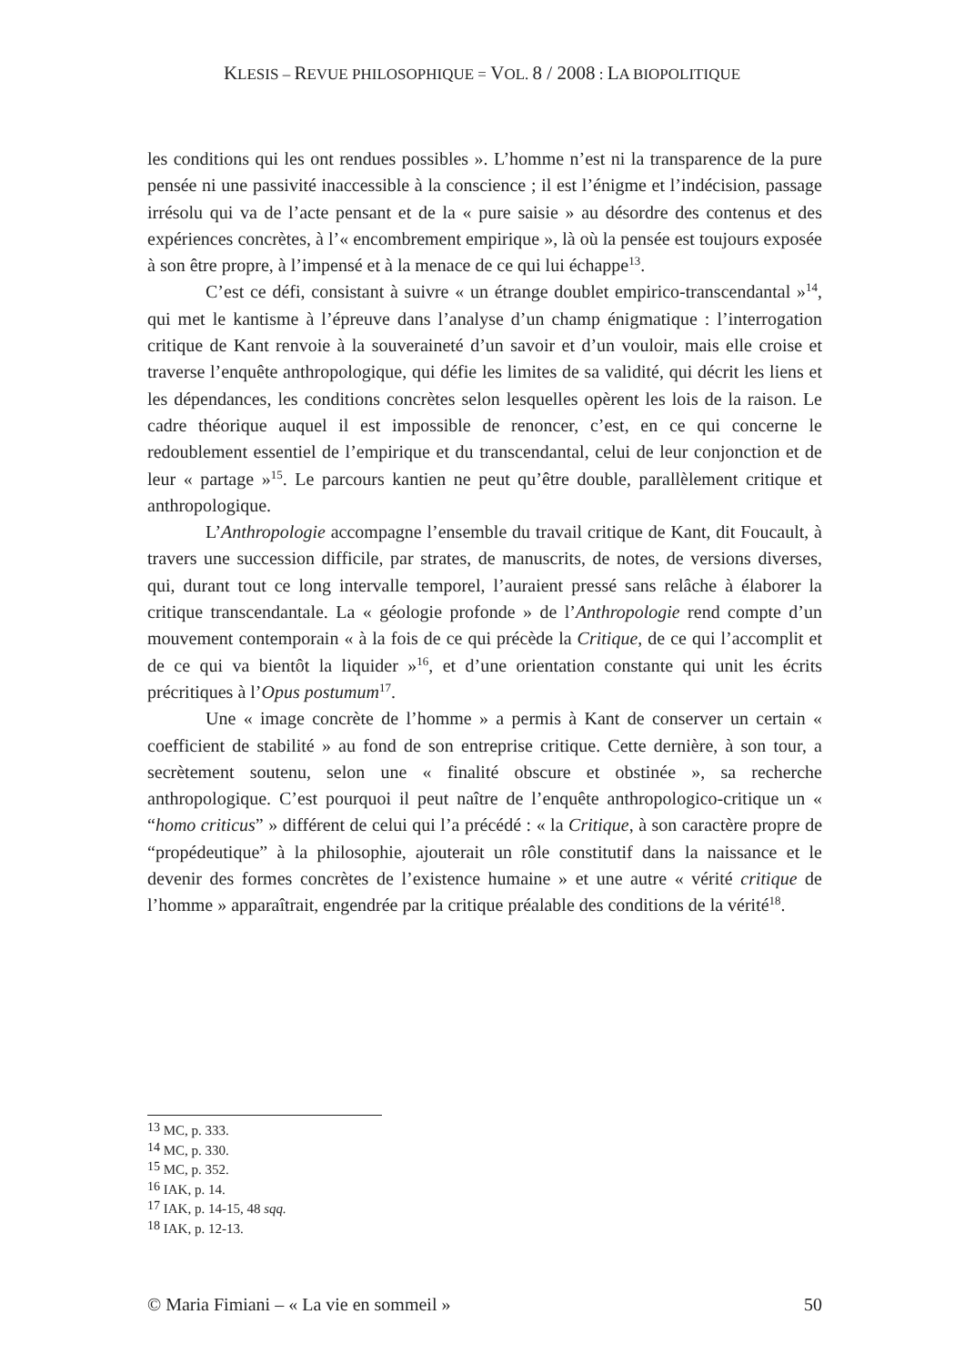KLESIS – REVUE PHILOSOPHIQUE = VOL. 8 / 2008 : LA BIOPOLITIQUE
les conditions qui les ont rendues possibles ». L’homme n’est ni la transparence de la pure pensée ni une passivité inaccessible à la conscience ; il est l’énigme et l’indécision, passage irrésolu qui va de l’acte pensant et de la « pure saisie » au désordre des contenus et des expériences concrètes, à l’« encombrement empirique », là où la pensée est toujours exposée à son être propre, à l’impensé et à la menace de ce qui lui échappe<sup>13</sup>.
C’est ce défi, consistant à suivre « un étrange doublet empirico-transcendantal »<sup>14</sup>, qui met le kantisme à l’épreuve dans l’analyse d’un champ énigmatique : l’interrogation critique de Kant renvoie à la souveraineté d’un savoir et d’un vouloir, mais elle croise et traverse l’enquête anthropologique, qui défie les limites de sa validité, qui décrit les liens et les dépendances, les conditions concrètes selon lesquelles opèrent les lois de la raison. Le cadre théorique auquel il est impossible de renoncer, c’est, en ce qui concerne le redoublement essentiel de l’empirique et du transcendantal, celui de leur conjonction et de leur « partage »<sup>15</sup>. Le parcours kantien ne peut qu’être double, parallèlement critique et anthropologique.
L’Anthropologie accompagne l’ensemble du travail critique de Kant, dit Foucault, à travers une succession difficile, par strates, de manuscrits, de notes, de versions diverses, qui, durant tout ce long intervalle temporel, l’auraient pressé sans relâche à élaborer la critique transcendantale. La « géologie profonde » de l’Anthropologie rend compte d’un mouvement contemporain « à la fois de ce qui précède la Critique, de ce qui l’accomplit et de ce qui va bientôt la liquider »<sup>16</sup>, et d’une orientation constante qui unit les écrits précritiques à l’Opus postumum<sup>17</sup>.
Une « image concrète de l’homme » a permis à Kant de conserver un certain « coefficient de stabilité » au fond de son entreprise critique. Cette dernière, à son tour, a secrètement soutenu, selon une « finalité obscure et obstinée », sa recherche anthropologique. C’est pourquoi il peut naître de l’enquête anthropologico-critique un « “homo criticus” » différent de celui qui l’a précédé : « la Critique, à son caractère propre de “propédeutique” à la philosophie, ajouterait un rôle constitutif dans la naissance et le devenir des formes concrètes de l’existence humaine » et une autre « vérité critique de l’homme » apparaîtrait, engendrée par la critique préalable des conditions de la vérité<sup>18</sup>.
<sup>13</sup> MC, p. 333.
<sup>14</sup> MC, p. 330.
<sup>15</sup> MC, p. 352.
<sup>16</sup> IAK, p. 14.
<sup>17</sup> IAK, p. 14-15, 48 sqq.
<sup>18</sup> IAK, p. 12-13.
© Maria Fimiani – « La vie en sommeil » 50